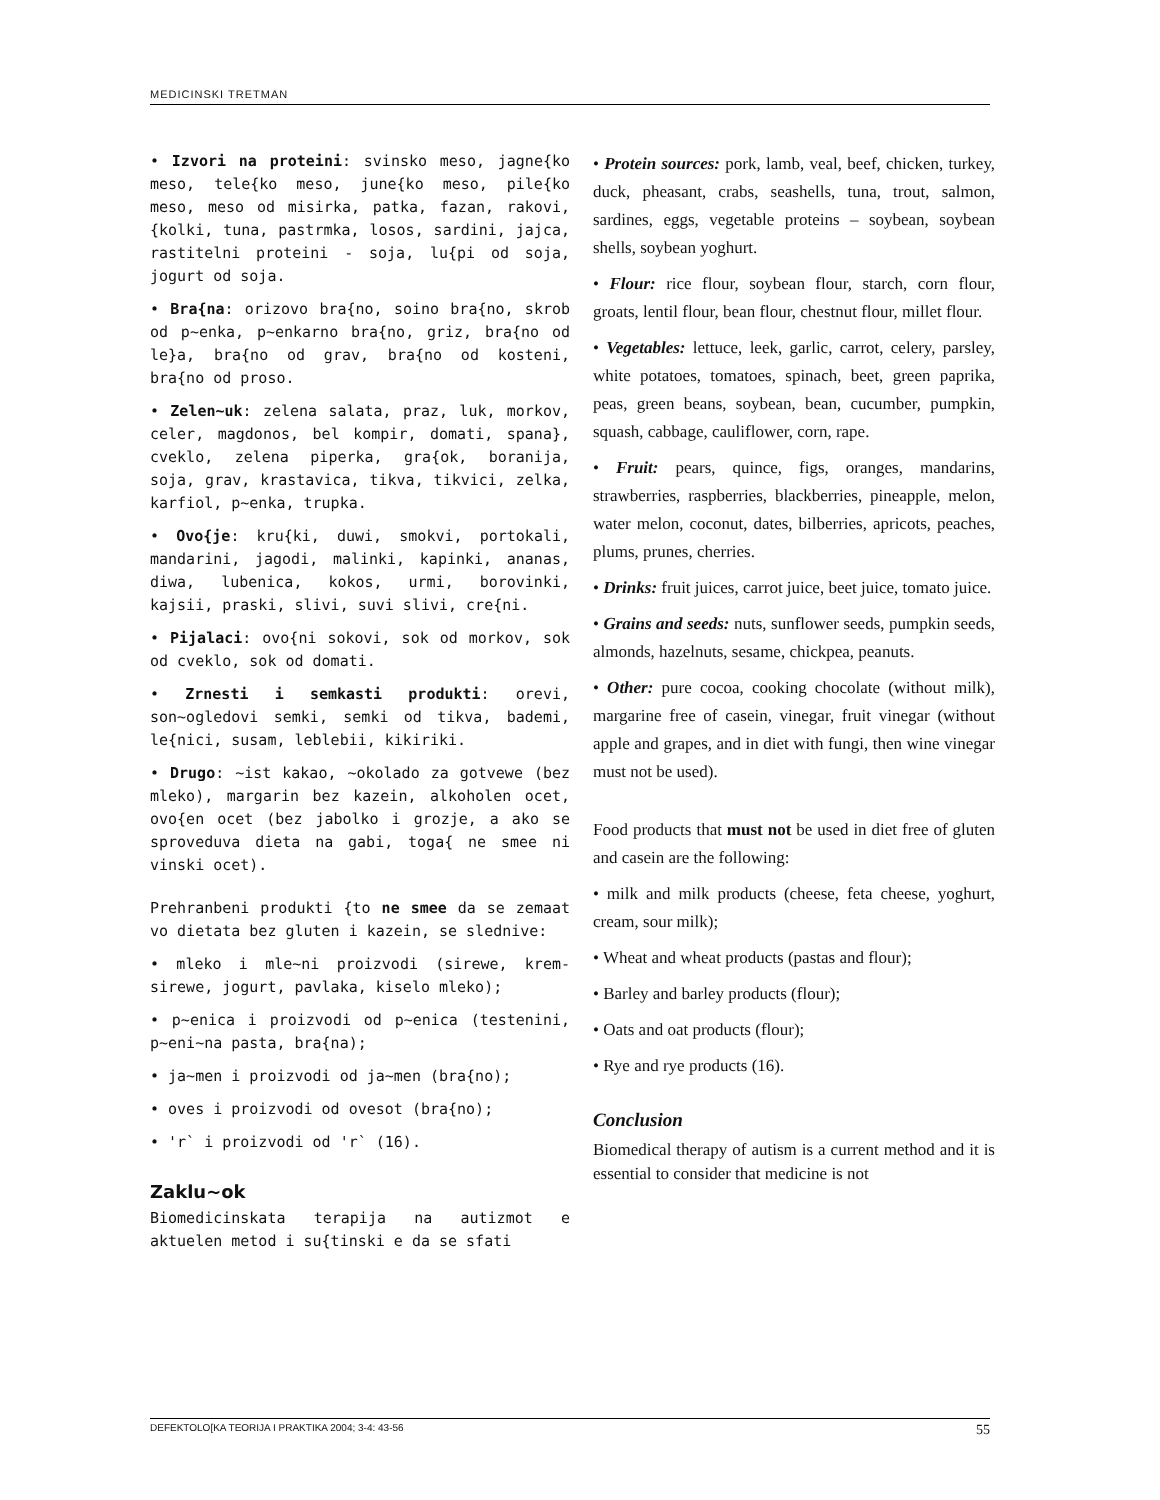MEDICINSKI TRETMAN
• Izvori na proteini: svinsko meso, jagne{ko meso, tele{ko meso, june{ko meso, pile{ko meso, meso od misirka, patka, fazan, rakovi, {kolki, tuna, pastrmka, losos, sardini, jajca, rastitelni proteini - soja, lu{pi od soja, jogurt od soja.
• Bra{na: orizovo bra{no, soino bra{no, skrob od p~enka, p~enkarno bra{no, griz, bra{no od le}a, bra{no od grav, bra{no od kosteni, bra{no od proso.
• Zelen~uk: zelena salata, praz, luk, morkov, celer, magdonos, bel kompir, domati, spana}, cveklo, zelena piperka, gra{ok, boranija, soja, grav, krastavica, tikva, tikvici, zelka, karfiol, p~enka, trupka.
• Ovo{je: kru{ki, duwi, smokvi, portokali, mandarini, jagodi, malinki, kapinki, ananas, diwa, lubenica, kokos, urmi, borovinki, kajsii, praski, slivi, suvi slivi, cre{ni.
• Pijalaci: ovo{ni sokovi, sok od morkov, sok od cveklo, sok od domati.
• Zrnesti i semkasti produkti: orevi, son~ogledovi semki, semki od tikva, bademi, le{nici, susam, leblebii, kikiriki.
• Drugo: ~ist kakao, ~okolado za gotvewe (bez mleko), margarin bez kazein, alkoholen ocet, ovo{en ocet (bez jabolko i grozje, a ako se sproveduva dieta na gabi, toga{ ne smee ni vinski ocet).
Prehranbeni produkti {to ne smee da se zemaat vo dietata bez gluten i kazein, se slednive:
• mleko i mle~ni proizvodi (sirewe, krem-sirewe, jogurt, pavlaka, kiselo mleko);
• p~enica i proizvodi od p~enica (testenini, p~eni~na pasta, bra{na);
• ja~men i proizvodi od ja~men (bra{no);
• oves i proizvodi od ovesot (bra{no);
• 'r` i proizvodi od 'r` (16).
Zaklu~ok
Biomedicinskata terapija na autizmot e aktuelen metod i su{tinski e da se sfati
• Protein sources: pork, lamb, veal, beef, chicken, turkey, duck, pheasant, crabs, seashells, tuna, trout, salmon, sardines, eggs, vegetable proteins – soybean, soybean shells, soybean yoghurt.
• Flour: rice flour, soybean flour, starch, corn flour, groats, lentil flour, bean flour, chestnut flour, millet flour.
• Vegetables: lettuce, leek, garlic, carrot, celery, parsley, white potatoes, tomatoes, spinach, beet, green paprika, peas, green beans, soybean, bean, cucumber, pumpkin, squash, cabbage, cauliflower, corn, rape.
• Fruit: pears, quince, figs, oranges, mandarins, strawberries, raspberries, blackberries, pineapple, melon, water melon, coconut, dates, bilberries, apricots, peaches, plums, prunes, cherries.
• Drinks: fruit juices, carrot juice, beet juice, tomato juice.
• Grains and seeds: nuts, sunflower seeds, pumpkin seeds, almonds, hazelnuts, sesame, chickpea, peanuts.
• Other: pure cocoa, cooking chocolate (without milk), margarine free of casein, vinegar, fruit vinegar (without apple and grapes, and in diet with fungi, then wine vinegar must not be used).
Food products that must not be used in diet free of gluten and casein are the following:
• milk and milk products (cheese, feta cheese, yoghurt, cream, sour milk);
• Wheat and wheat products (pastas and flour);
• Barley and barley products (flour);
• Oats and oat products (flour);
• Rye and rye products (16).
Conclusion
Biomedical therapy of autism is a current method and it is essential to consider that medicine is not
DEFEKTOLO[KA TEORIJA I PRAKTIKA 2004; 3-4: 43-56 55